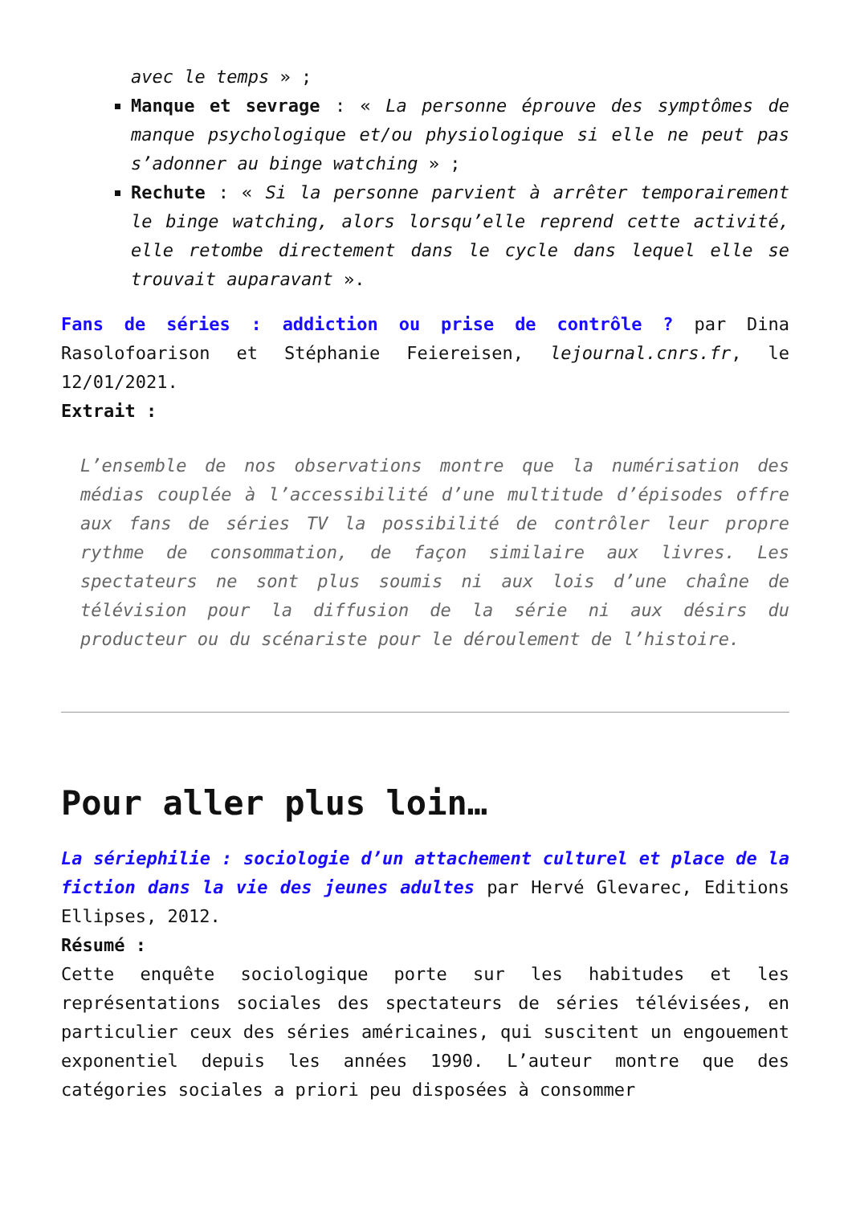avec le temps » ;
Manque et sevrage : « La personne éprouve des symptômes de manque psychologique et/ou physiologique si elle ne peut pas s’adonner au binge watching » ;
Rechute : « Si la personne parvient à arrêter temporairement le binge watching, alors lorsqu’elle reprend cette activité, elle retombe directement dans le cycle dans lequel elle se trouvait auparavant ».
Fans de séries : addiction ou prise de contrôle ? par Dina Rasolofoarison et Stéphanie Feiereisen, lejournal.cnrs.fr, le 12/01/2021.
Extrait :
L’ensemble de nos observations montre que la numérisation des médias couplée à l’accessibilité d’une multitude d’épisodes offre aux fans de séries TV la possibilité de contrôler leur propre rythme de consommation, de façon similaire aux livres. Les spectateurs ne sont plus soumis ni aux lois d’une chaîne de télévision pour la diffusion de la série ni aux désirs du producteur ou du scénariste pour le déroulement de l’histoire.
Pour aller plus loin…
La sériephilie : sociologie d’un attachement culturel et place de la fiction dans la vie des jeunes adultes par Hervé Glevarec, Editions Ellipses, 2012.
Résumé :
Cette enquête sociologique porte sur les habitudes et les représentations sociales des spectateurs de séries télévisées, en particulier ceux des séries américaines, qui suscitent un engouement exponentiel depuis les années 1990. L’auteur montre que des catégories sociales a priori peu disposées à consommer